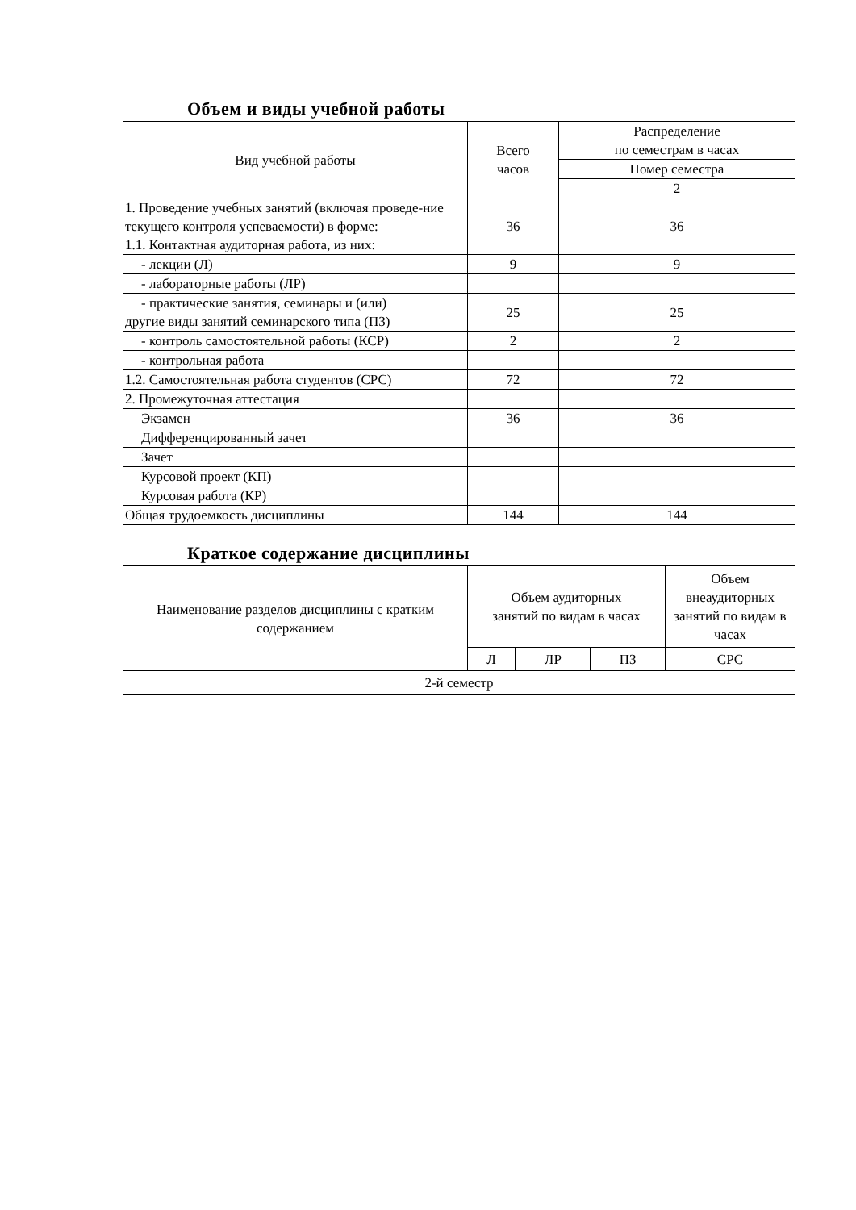Объем и виды учебной работы
| Вид учебной работы | Всего часов | Распределение по семестрам в часах |
| | | Номер семестра |
| | | 2 |
| 1. Проведение учебных занятий (включая проведе-ние текущего контроля успеваемости) в форме: 1.1. Контактная аудиторная работа, из них: | 36 | 36 |
| - лекции (Л) | 9 | 9 |
| - лабораторные работы (ЛР) | | |
| - практические занятия, семинары и (или) другие виды занятий семинарского типа (ПЗ) | 25 | 25 |
| - контроль самостоятельной работы (КСР) | 2 | 2 |
| - контрольная работа | | |
| 1.2. Самостоятельная работа студентов (СРС) | 72 | 72 |
| 2. Промежуточная аттестация | | |
| Экзамен | 36 | 36 |
| Дифференцированный зачет | | |
| Зачет | | |
| Курсовой проект (КП) | | |
| Курсовая работа (КР) | | |
| Общая трудоемкость дисциплины | 144 | 144 |
Краткое содержание дисциплины
| Наименование разделов дисциплины с кратким содержанием | Объем аудиторных занятий по видам в часах | | | Объем внеаудиторных занятий по видам в часах |
| | Л | ЛР | ПЗ | СРС |
| 2-й семестр | | | | |